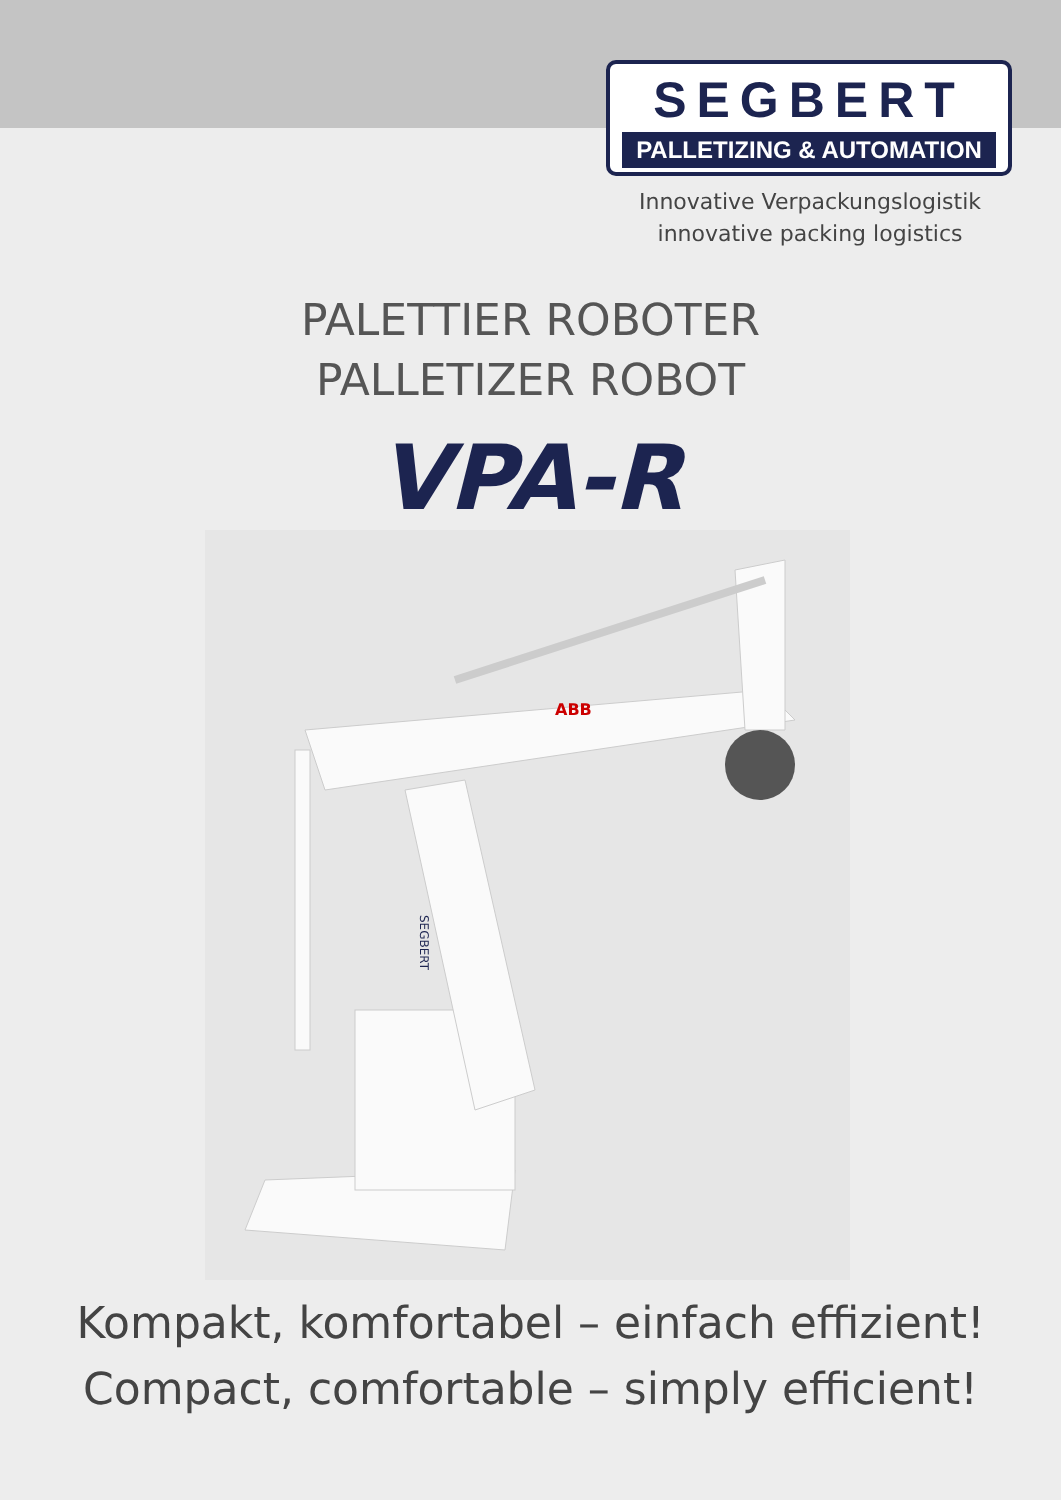SEGBERT
PALLETIZING & AUTOMATION
Innovative Verpackungslogistik
innovative packing logistics
PALETTIER ROBOTER
PALLETIZER ROBOT
VPA-R
ABB
SEGBERT
Kompakt, komfortabel – einfach effizient!
Compact, comfortable – simply efficient!